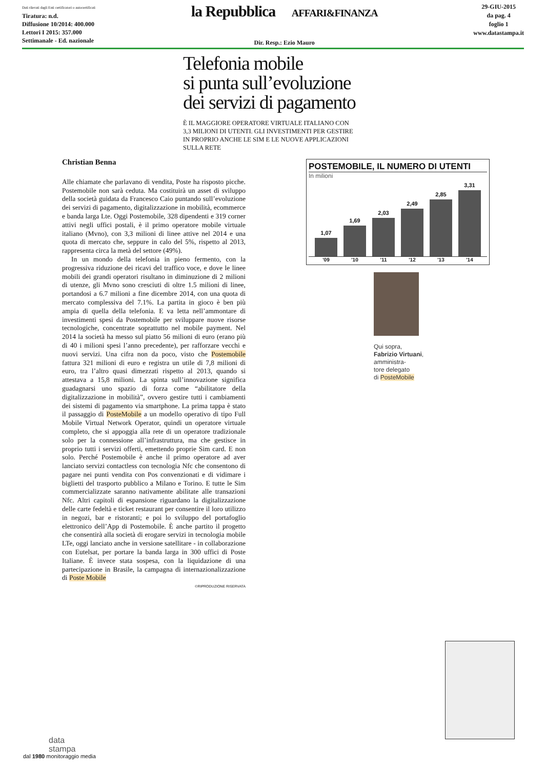Dati rilevati dagli Enti certificatori o autocertificati
Tiratura: n.d.
Diffusione 10/2014: 400.000
Lettori I 2015: 357.000
Settimanale - Ed. nazionale
la Repubblica AFFARI&FINANZA
Dir. Resp.: Ezio Mauro
29-GIU-2015
da pag. 4
foglio 1
www.datastampa.it
Telefonia mobile
si punta sull’evoluzione
dei servizi di pagamento
È IL MAGGIORE OPERATORE VIRTUALE ITALIANO CON 3,3 MILIONI DI UTENTI. GLI INVESTIMENTI PER GESTIRE IN PROPRIO ANCHE LE SIM E LE NUOVE APPLICAZIONI SULLA RETE
Christian Benna
Alle chiamate che parlavano di vendita, Poste ha risposto picche. Postemobile non sarà ceduta. Ma costituirà un asset di sviluppo della società guidata da Francesco Caio puntando sull’evoluzione dei servizi di pagamento, digitalizzazione in mobilità, ecommerce e banda larga Lte. Oggi Postemobile, 328 dipendenti e 319 corner attivi negli uffici postali, è il primo operatore mobile virtuale italiano (Mvno), con 3,3 milioni di linee attive nel 2014 e una quota di mercato che, seppure in calo del 5%, rispetto al 2013, rappresenta circa la metà del settore (49%).
In un mondo della telefonia in pieno fermento, con la progressiva riduzione dei ricavi del traffico voce, e dove le linee mobili dei grandi operatori risultano in diminuzione di 2 milioni di utenze, gli Mvno sono cresciuti di oltre 1.5 milioni di linee, portandosi a 6.7 milioni a fine dicembre 2014, con una quota di mercato complessiva del 7.1%. La partita in gioco è ben più ampia di quella della telefonia. E va letta nell’ammontare di investimenti spesi da Postemobile per sviluppare nuove risorse tecnologiche, concentrate soprattutto nel mobile payment. Nel 2014 la società ha messo sul piatto 56 milioni di euro (erano più di 40 i milioni spesi l’anno precedente), per rafforzare vecchi e nuovi servizi. Una cifra non da poco, visto che Postemobile fattura 321 milioni di euro e registra un utile di 7,8 milioni di euro, tra l’altro quasi dimezzati rispetto al 2013, quando si attestava a 15,8 milioni. La spinta sull’innovazione significa guadagnarsi uno spazio di forza come “abilitatore della digitalizzazione in mobilità”, ovvero gestire tutti i cambiamenti dei sistemi di pagamento via smartphone. La prima tappa è stato il passaggio di PosteMobile a un modello operativo di tipo Full Mobile Virtual Network Operator, quindi un operatore virtuale completo, che si appoggia alla rete di un operatore tradizionale solo per la connessione all’infrastruttura, ma che gestisce in proprio tutti i servizi offerti, emettendo proprie Sim card. E non solo. Perché Postemobile è anche il primo operatore ad aver lanciato servizi contactless con tecnologia Nfc che consentono di pagare nei punti vendita con Pos convenzionati e di vidimare i biglietti del trasporto pubblico a Milano e Torino. E tutte le Sim commercializzate saranno nativamente abilitate alle transazioni Nfc. Altri capitoli di espansione riguardano la digitalizzazione delle carte fedeltà e ticket restaurant per consentire il loro utilizzo in negozi, bar e ristoranti; e poi lo sviluppo del portafoglio elettronico dell’App di Postemobile. È anche partito il progetto che consentirà alla società di erogare servizi in tecnologia mobile LTe, oggi lanciato anche in versione satellitare - in collaborazione con Eutelsat, per portare la banda larga in 300 uffici di Poste Italiane. È invece stata sospesa, con la liquidazione di una partecipazione in Brasile, la campagna di internazionalizzazione di Poste Mobile
©RIPRODUZIONE RISERVATA
POSTEMOBILE, IL NUMERO DI UTENTI
In milioni
1,07
1,69
2,03
2,49
2,85
3,31
'09 '10 '11 '12 '13 '14
Qui sopra,
Fabrizio Virtuani,
amministra-
tore delegato
di PosteMobile
data
stampa
dal 1980 monitoraggio media